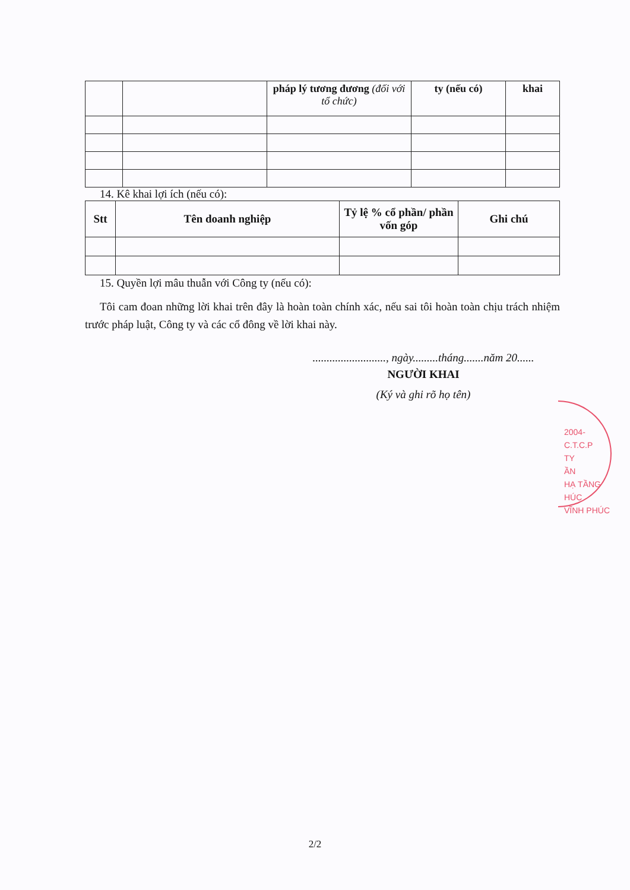| | | pháp lý tương đương (đối với tổ chức) | ty (nếu có) | khai |
| --- | --- | --- | --- | --- |
14. Kê khai lợi ích (nếu có):
| Stt | Tên doanh nghiệp | Tỷ lệ % cổ phần/ phần vốn góp | Ghi chú |
| --- | --- | --- | --- |
15. Quyền lợi mâu thuẫn với Công ty (nếu có):
Tôi cam đoan những lời khai trên đây là hoàn toàn chính xác, nếu sai tôi hoàn toàn chịu trách nhiệm trước pháp luật, Công ty và các cổ đông về lời khai này.
.........................., ngày.........tháng.......năm 20......
NGƯỜI KHAI
(Ký và ghi rõ họ tên)
2004-C.T.C.P
TY
ẦN
HẠ TẦNG
HÚC
VĨNH PHÚC
2/2